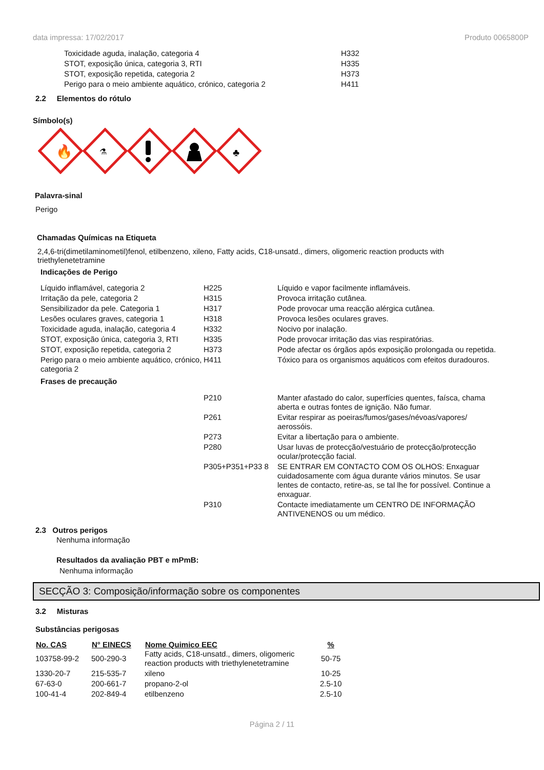data impressa: 17/02/2017 Produto 0065800P
| Toxicidade aguda, inalação, categoria 4 | H332 |
| STOT, exposição única, categoria 3, RTI | H335 |
| STOT, exposição repetida, categoria 2 | H373 |
| Perigo para o meio ambiente aquático, crónico, categoria 2 | H411 |
2.2 Elementos do rótulo
Símbolo(s)
🔥
⚗
♣
Palavra-sinal
Perigo
Chamadas Químicas na Etiqueta
2,4,6-tri(dimetilaminometil)fenol, etilbenzeno, xileno, Fatty acids, C18-unsatd., dimers, oligomeric reaction products with triethylenetetramine
Indicações de Perigo
| Líquido inflamável, categoria 2 | H225 | Líquido e vapor facilmente inflamáveis. |
| Irritação da pele, categoria 2 | H315 | Provoca irritação cutânea. |
| Sensibilizador da pele. Categoria 1 | H317 | Pode provocar uma reacção alérgica cutânea. |
| Lesões oculares graves, categoria 1 | H318 | Provoca lesões oculares graves. |
| Toxicidade aguda, inalação, categoria 4 | H332 | Nocivo por inalação. |
| STOT, exposição única, categoria 3, RTI | H335 | Pode provocar irritação das vias respiratórias. |
| STOT, exposição repetida, categoria 2 | H373 | Pode afectar os órgãos após exposição prolongada ou repetida. |
| Perigo para o meio ambiente aquático, crónico, categoria 2 | H411 | Tóxico para os organismos aquáticos com efeitos duradouros. |
| Frases de precaução | | |
| | P210 | Manter afastado do calor, superfícies quentes, faísca, chama aberta e outras fontes de ignição. Não fumar. |
| | P261 | Evitar respirar as poeiras/fumos/gases/névoas/vapores/ aerossóis. |
| | P273 | Evitar a libertação para o ambiente. |
| | P280 | Usar luvas de protecção/vestuário de protecção/protecção ocular/protecção facial. |
| | P305+P351+P33 8 | SE ENTRAR EM CONTACTO COM OS OLHOS: Enxaguar cuidadosamente com água durante vários minutos. Se usar lentes de contacto, retire-as, se tal lhe for possível. Continue a enxaguar. |
| | P310 | Contacte imediatamente um CENTRO DE INFORMAÇÃO ANTIVENENOS ou um médico. |
2.3 Outros perigos
Nenhuma informação
Resultados da avaliação PBT e mPmB:
Nenhuma informação
SECÇÃO 3: Composição/informação sobre os componentes
3.2 Misturas
Substâncias perigosas
| No. CAS | N° EINECS | Nome Quimico EEC | % |
| --- | --- | --- | --- |
| 103758-99-2 | 500-290-3 | Fatty acids, C18-unsatd., dimers, oligomeric reaction products with triethylenetetramine | 50-75 |
| 1330-20-7 | 215-535-7 | xileno | 10-25 |
| 67-63-0 | 200-661-7 | propano-2-ol | 2.5-10 |
| 100-41-4 | 202-849-4 | etilbenzeno | 2.5-10 |
Página 2 / 11